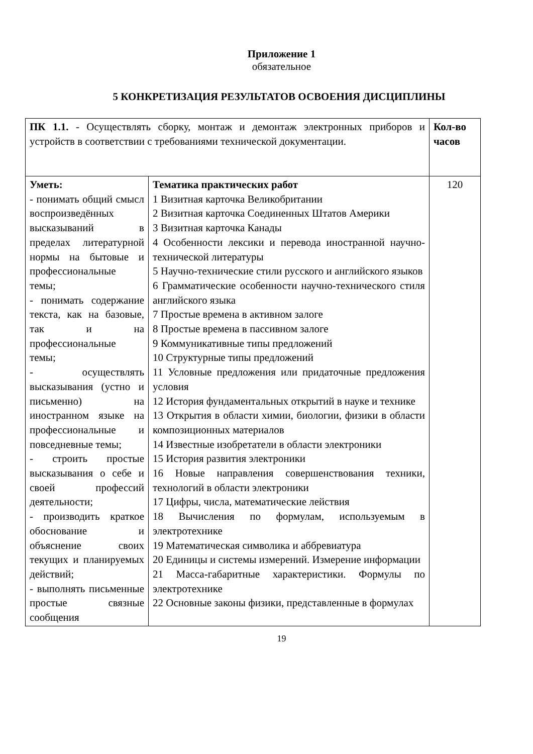Приложение 1
обязательное
5 КОНКРЕТИЗАЦИЯ РЕЗУЛЬТАТОВ ОСВОЕНИЯ ДИСЦИПЛИНЫ
| ПК 1.1. - Осуществлять сборку, монтаж и демонтаж электронных приборов и устройств в соответствии с требованиями технической документации. | | Кол-во часов |
| Уметь: - понимать общий смысл воспроизведённых высказываний в пределах литературной нормы на бытовые и профессиональные темы; - понимать содержание текста, как на базовые, так и на профессиональные темы; - осуществлять высказывания (устно и письменно) на иностранном языке на профессиональные и повседневные темы; - строить простые высказывания о себе и своей профессий деятельности; - производить краткое обоснование и объяснение своих текущих и планируемых действий; - выполнять письменные простые связные сообщения | Тематика практических работ 1 Визитная карточка Великобритании 2 Визитная карточка Соединенных Штатов Америки 3 Визитная карточка Канады 4 Особенности лексики и перевода иностранной научно-технической литературы 5 Научно-технические стили русского и английского языков 6 Грамматические особенности научно-технического стиля английского языка 7 Простые времена в активном залоге 8 Простые времена в пассивном залоге 9 Коммуникативные типы предложений 10 Структурные типы предложений 11 Условные предложения или придаточные предложения условия 12 История фундаментальных открытий в науке и технике 13 Открытия в области химии, биологии, физики в области композиционных материалов 14 Известные изобретатели в области электроники 15 История развития электроники 16 Новые направления совершенствования техники, технологий в области электроники 17 Цифры, числа, математические лействия 18 Вычисления по формулам, используемым в электротехнике 19 Математическая символика и аббревиатура 20 Единицы и системы измерений. Измерение информации 21 Масса-габаритные характеристики. Формулы по электротехнике 22 Основные законы физики, представленные в формулах | 120 |
19